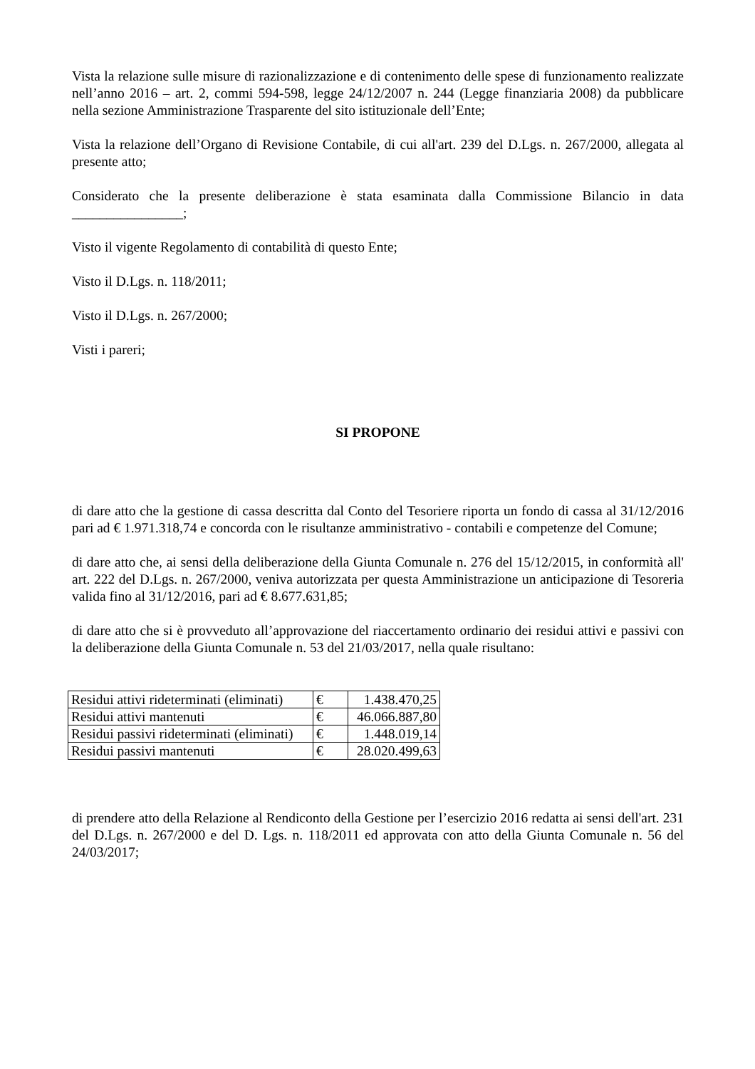Vista la relazione sulle misure di razionalizzazione e di contenimento delle spese di funzionamento realizzate nell’anno 2016 – art. 2, commi 594-598, legge 24/12/2007 n. 244 (Legge finanziaria 2008) da pubblicare nella sezione Amministrazione Trasparente del sito istituzionale dell’Ente;
Vista la relazione dell’Organo di Revisione Contabile, di cui all'art. 239 del D.Lgs. n. 267/2000, allegata al presente atto;
Considerato che la presente deliberazione è stata esaminata dalla Commissione Bilancio in data ________________;
Visto il vigente Regolamento di contabilità di questo Ente;
Visto il D.Lgs. n. 118/2011;
Visto il D.Lgs. n. 267/2000;
Visti i pareri;
SI PROPONE
di dare atto che la gestione di cassa descritta dal Conto del Tesoriere riporta un fondo di cassa al 31/12/2016 pari ad € 1.971.318,74 e concorda con le risultanze amministrativo - contabili e competenze del Comune;
di dare atto che, ai sensi della deliberazione della Giunta Comunale n. 276 del 15/12/2015, in conformità all' art. 222 del D.Lgs. n. 267/2000, veniva autorizzata per questa Amministrazione un anticipazione di Tesoreria valida fino al 31/12/2016, pari ad € 8.677.631,85;
di dare atto che si è provveduto all’approvazione del riaccertamento ordinario dei residui attivi e passivi con la deliberazione della Giunta Comunale n. 53 del 21/03/2017, nella quale risultano:
| Residui attivi rideterminati (eliminati) | € | 1.438.470,25 |
| Residui attivi mantenuti | € | 46.066.887,80 |
| Residui passivi rideterminati (eliminati) | € | 1.448.019,14 |
| Residui passivi mantenuti | € | 28.020.499,63 |
di prendere atto della Relazione al Rendiconto della Gestione per l’esercizio 2016 redatta ai sensi dell'art. 231 del D.Lgs. n. 267/2000 e del D. Lgs. n. 118/2011 ed approvata con atto della Giunta Comunale n. 56 del 24/03/2017;